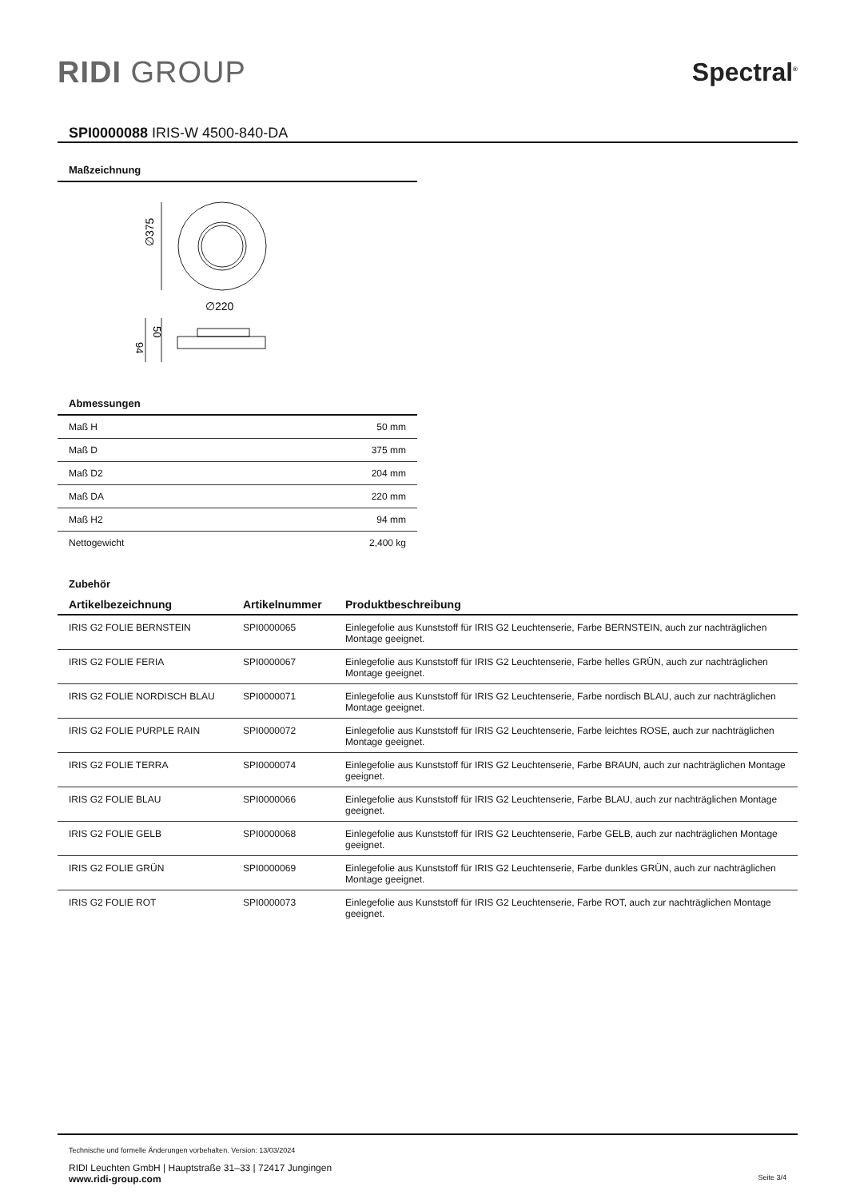RIDI GROUP
Spectral<sup>®</sup>
SPI0000088 IRIS-W 4500-840-DA
Maßzeichnung
∅375
∅220
50
94
Abmessungen
| Maß H | 50 mm |
| Maß D | 375 mm |
| Maß D2 | 204 mm |
| Maß DA | 220 mm |
| Maß H2 | 94 mm |
| Nettogewicht | 2,400 kg |
Zubehör
| Artikelbezeichnung | Artikelnummer | Produktbeschreibung |
| --- | --- | --- |
| IRIS G2 FOLIE BERNSTEIN | SPI0000065 | Einlegefolie aus Kunststoff für IRIS G2 Leuchtenserie, Farbe BERNSTEIN, auch zur nachträglichen Montage geeignet. |
| IRIS G2 FOLIE FERIA | SPI0000067 | Einlegefolie aus Kunststoff für IRIS G2 Leuchtenserie, Farbe helles GRÜN, auch zur nachträglichen Montage geeignet. |
| IRIS G2 FOLIE NORDISCH BLAU | SPI0000071 | Einlegefolie aus Kunststoff für IRIS G2 Leuchtenserie, Farbe nordisch BLAU, auch zur nachträglichen Montage geeignet. |
| IRIS G2 FOLIE PURPLE RAIN | SPI0000072 | Einlegefolie aus Kunststoff für IRIS G2 Leuchtenserie, Farbe leichtes ROSE, auch zur nachträglichen Montage geeignet. |
| IRIS G2 FOLIE TERRA | SPI0000074 | Einlegefolie aus Kunststoff für IRIS G2 Leuchtenserie, Farbe BRAUN, auch zur nachträglichen Montage geeignet. |
| IRIS G2 FOLIE BLAU | SPI0000066 | Einlegefolie aus Kunststoff für IRIS G2 Leuchtenserie, Farbe BLAU, auch zur nachträglichen Montage geeignet. |
| IRIS G2 FOLIE GELB | SPI0000068 | Einlegefolie aus Kunststoff für IRIS G2 Leuchtenserie, Farbe GELB, auch zur nachträglichen Montage geeignet. |
| IRIS G2 FOLIE GRÜN | SPI0000069 | Einlegefolie aus Kunststoff für IRIS G2 Leuchtenserie, Farbe dunkles GRÜN, auch zur nachträglichen Montage geeignet. |
| IRIS G2 FOLIE ROT | SPI0000073 | Einlegefolie aus Kunststoff für IRIS G2 Leuchtenserie, Farbe ROT, auch zur nachträglichen Montage geeignet. |
Technische und formelle Änderungen vorbehalten. Version: 13/03/2024
RIDI Leuchten GmbH | Hauptstraße 31–33 | 72417 Jungingen
www.ridi-group.com Seite 3/4